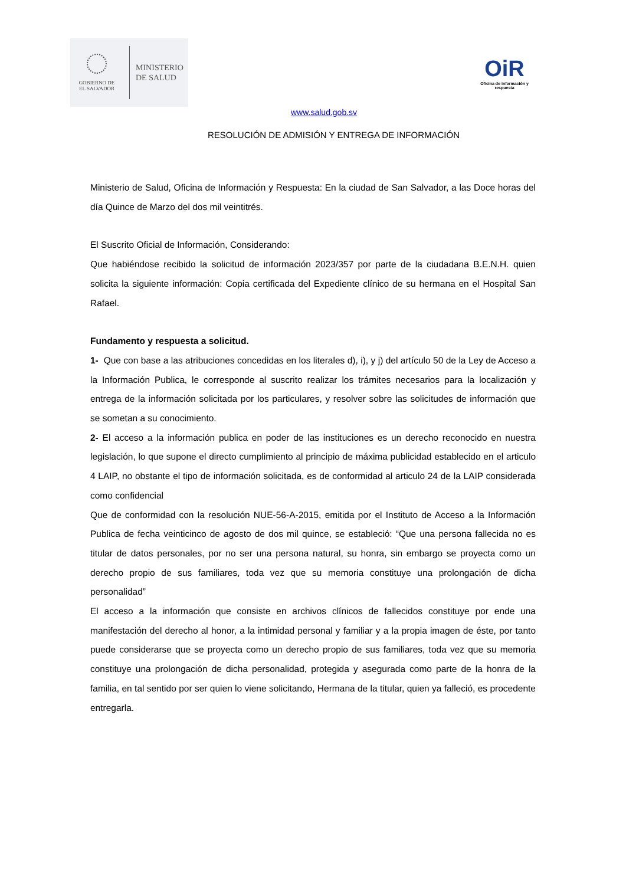GOBIERNO DE
EL SALVADOR
MINISTERIO
DE SALUD
OiR
Oficina de información y respuesta
www.salud.gob.sv
RESOLUCIÓN DE ADMISIÓN Y ENTREGA DE INFORMACIÓN
Ministerio de Salud, Oficina de Información y Respuesta: En la ciudad de San Salvador, a las Doce horas del día Quince de Marzo del dos mil veintitrés.
El Suscrito Oficial de Información, Considerando:
Que habiéndose recibido la solicitud de información 2023/357 por parte de la ciudadana B.E.N.H. quien solicita la siguiente información: Copia certificada del Expediente clínico de su hermana en el Hospital San Rafael.
Fundamento y respuesta a solicitud.
1- Que con base a las atribuciones concedidas en los literales d), i), y j) del artículo 50 de la Ley de Acceso a la Información Publica, le corresponde al suscrito realizar los trámites necesarios para la localización y entrega de la información solicitada por los particulares, y resolver sobre las solicitudes de información que se sometan a su conocimiento.
2- El acceso a la información publica en poder de las instituciones es un derecho reconocido en nuestra legislación, lo que supone el directo cumplimiento al principio de máxima publicidad establecido en el articulo 4 LAIP, no obstante el tipo de información solicitada, es de conformidad al articulo 24 de la LAIP considerada como confidencial
Que de conformidad con la resolución NUE-56-A-2015, emitida por el Instituto de Acceso a la Información Publica de fecha veinticinco de agosto de dos mil quince, se estableció: “Que una persona fallecida no es titular de datos personales, por no ser una persona natural, su honra, sin embargo se proyecta como un derecho propio de sus familiares, toda vez que su memoria constituye una prolongación de dicha personalidad”
El acceso a la información que consiste en archivos clínicos de fallecidos constituye por ende una manifestación del derecho al honor, a la intimidad personal y familiar y a la propia imagen de éste, por tanto puede considerarse que se proyecta como un derecho propio de sus familiares, toda vez que su memoria constituye una prolongación de dicha personalidad, protegida y asegurada como parte de la honra de la familia, en tal sentido por ser quien lo viene solicitando, Hermana de la titular, quien ya falleció, es procedente entregarla.